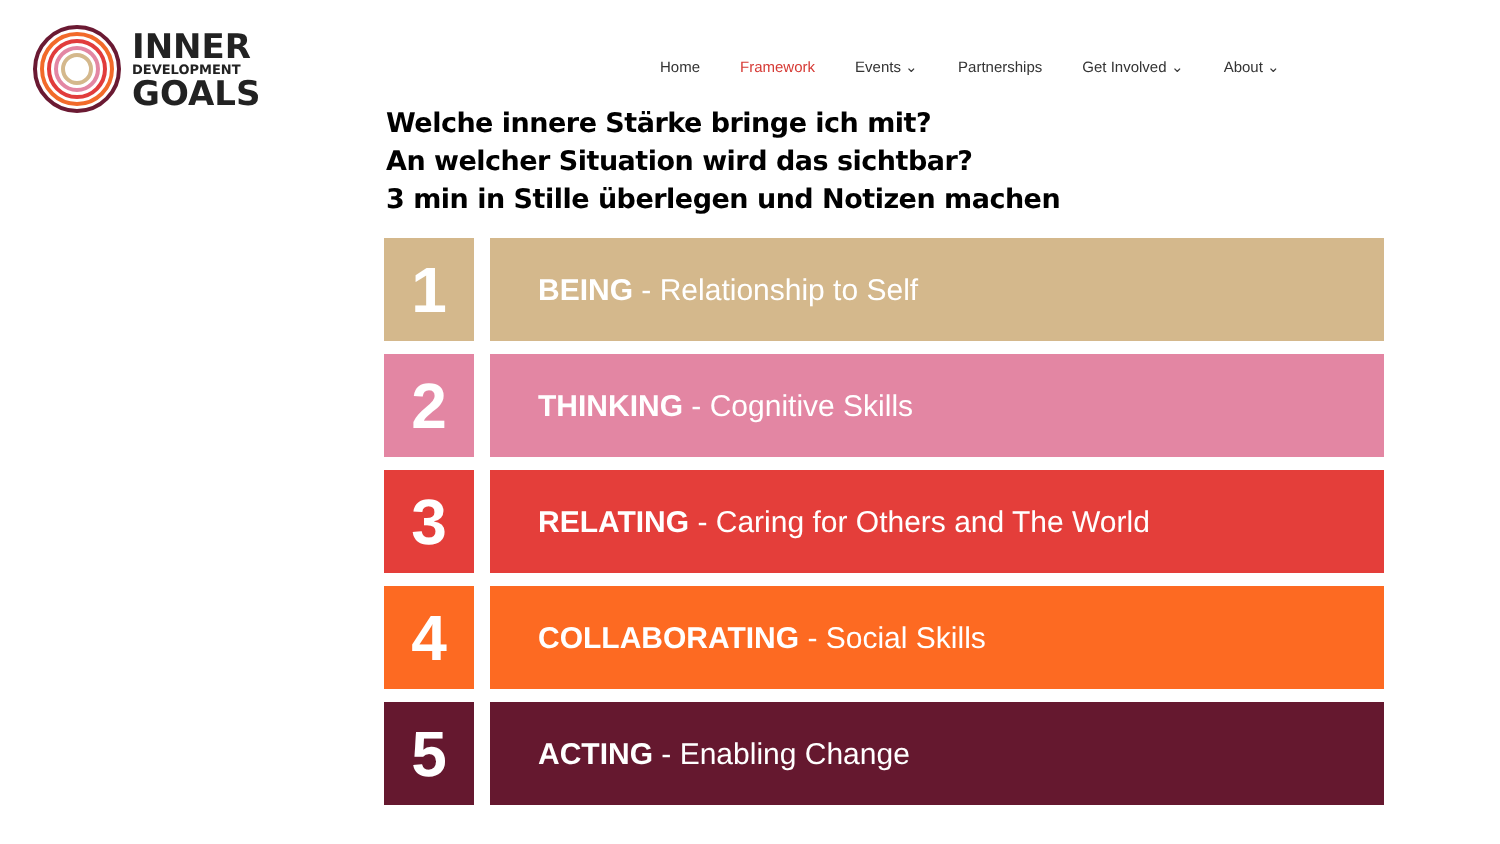INNER
DEVELOPMENT
GOALS
Home Framework Events ⌄ Partnerships Get Involved ⌄ About ⌄
Welche innere Stärke bringe ich mit?
An welcher Situation wird das sichtbar?
3 min in Stille überlegen und Notizen machen
1
BEING - Relationship to Self
2
THINKING - Cognitive Skills
3
RELATING - Caring for Others and The World
4
COLLABORATING - Social Skills
5
ACTING - Enabling Change